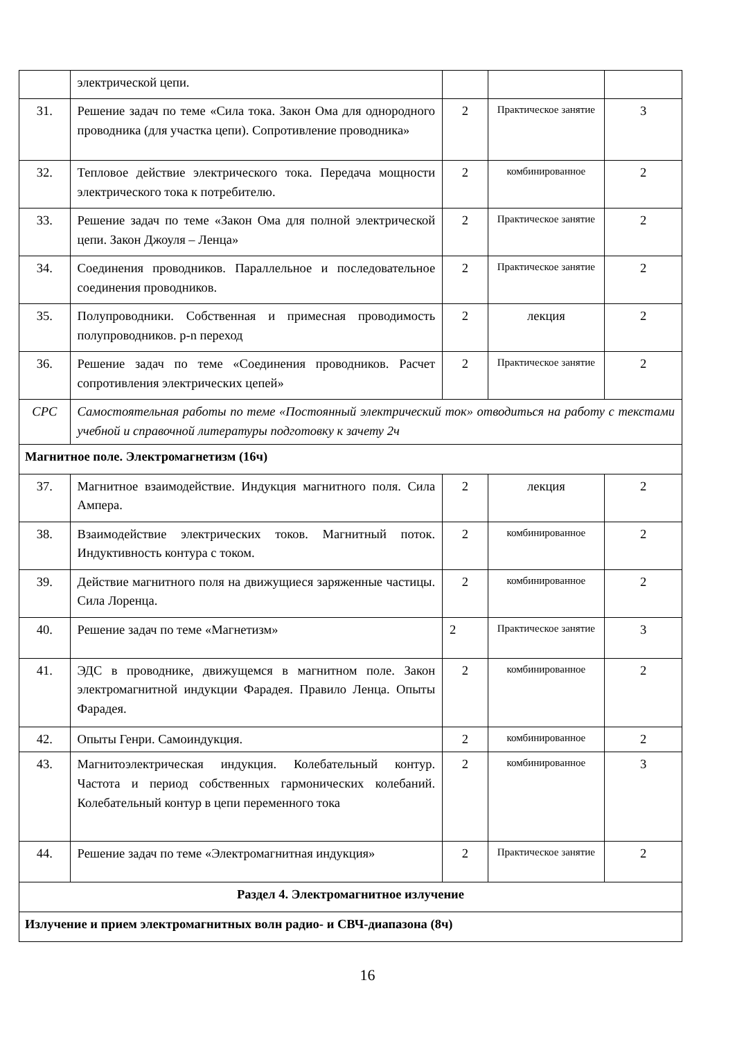| | электрической цепи. | | | |
| 31. | Решение задач по теме «Сила тока. Закон Ома для однородного проводника (для участка цепи). Сопротивление проводника» | 2 | Практическое занятие | 3 |
| 32. | Тепловое действие электрического тока. Передача мощности электрического тока к потребителю. | 2 | комбинированное | 2 |
| 33. | Решение задач по теме «Закон Ома для полной электрической цепи. Закон Джоуля – Ленца» | 2 | Практическое занятие | 2 |
| 34. | Соединения проводников. Параллельное и последовательное соединения проводников. | 2 | Практическое занятие | 2 |
| 35. | Полупроводники. Собственная и примесная проводимость полупроводников. p-n переход | 2 | лекция | 2 |
| 36. | Решение задач по теме «Соединения проводников. Расчет сопротивления электрических цепей» | 2 | Практическое занятие | 2 |
| СРС | Самостоятельная работы по теме «Постоянный электрический ток» отводиться на работу с текстами учебной и справочной литературы подготовку к зачету 2ч | | | |
| Магнитное поле. Электромагнетизм (16ч) | | | | |
| 37. | Магнитное взаимодействие. Индукция магнитного поля. Сила Ампера. | 2 | лекция | 2 |
| 38. | Взаимодействие электрических токов. Магнитный поток. Индуктивность контура с током. | 2 | комбинированное | 2 |
| 39. | Действие магнитного поля на движущиеся заряженные частицы. Сила Лоренца. | 2 | комбинированное | 2 |
| 40. | Решение задач по теме «Магнетизм» | 2 | Практическое занятие | 3 |
| 41. | ЭДС в проводнике, движущемся в магнитном поле. Закон электромагнитной индукции Фарадея. Правило Ленца. Опыты Фарадея. | 2 | комбинированное | 2 |
| 42. | Опыты Генри. Самоиндукция. | 2 | комбинированное | 2 |
| 43. | Магнитоэлектрическая индукция. Колебательный контур. Частота и период собственных гармонических колебаний. Колебательный контур в цепи переменного тока | 2 | комбинированное | 3 |
| 44. | Решение задач по теме «Электромагнитная индукция» | 2 | Практическое занятие | 2 |
| Раздел 4. Электромагнитное излучение | | | | |
| Излучение и прием электромагнитных волн радио- и СВЧ-диапазона (8ч) | | | | |
16